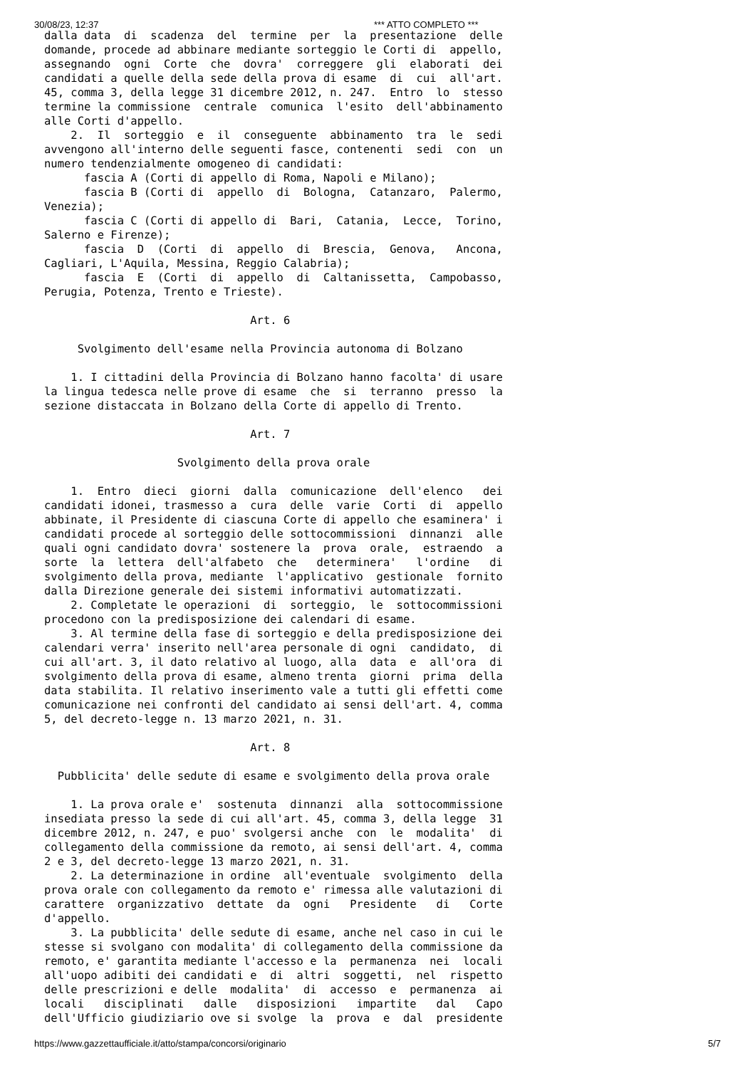30/08/23, 12:37 *** ATTO COMPLETO ***
dalla data  di  scadenza  del  termine  per  la  presentazione  delle
domande, procede ad abbinare mediante sorteggio le Corti di  appello,
assegnando  ogni  Corte  che  dovra'  correggere  gli  elaborati  dei
candidati a quelle della sede della prova di esame  di  cui  all'art.
45, comma 3, della legge 31 dicembre 2012, n. 247.  Entro  lo  stesso
termine la commissione  centrale  comunica  l'esito  dell'abbinamento
alle Corti d'appello.
    2.  Il  sorteggio  e  il  conseguente  abbinamento  tra  le  sedi
avvengono all'interno delle seguenti fasce, contenenti  sedi  con  un
numero tendenzialmente omogeneo di candidati:
      fascia A (Corti di appello di Roma, Napoli e Milano);
      fascia B (Corti di  appello  di  Bologna,  Catanzaro,  Palermo,
Venezia);
      fascia C (Corti di appello di  Bari,  Catania,  Lecce,  Torino,
Salerno e Firenze);
      fascia  D  (Corti  di  appello  di  Brescia,  Genova,   Ancona,
Cagliari, L'Aquila, Messina, Reggio Calabria);
      fascia  E  (Corti  di  appello  di  Caltanissetta,  Campobasso,
Perugia, Potenza, Trento e Trieste).

                               Art. 6

     Svolgimento dell'esame nella Provincia autonoma di Bolzano

    1. I cittadini della Provincia di Bolzano hanno facolta' di usare
la lingua tedesca nelle prove di esame  che  si  terranno  presso  la
sezione distaccata in Bolzano della Corte di appello di Trento.

                               Art. 7

                    Svolgimento della prova orale

    1.  Entro  dieci  giorni  dalla  comunicazione  dell'elenco   dei
candidati idonei, trasmesso a  cura  delle  varie  Corti  di  appello
abbinate, il Presidente di ciascuna Corte di appello che esaminera' i
candidati procede al sorteggio delle sottocommissioni  dinnanzi  alle
quali ogni candidato dovra' sostenere la  prova  orale,  estraendo  a
sorte  la  lettera  dell'alfabeto  che   determinera'   l'ordine   di
svolgimento della prova, mediante  l'applicativo  gestionale  fornito
dalla Direzione generale dei sistemi informativi automatizzati.
    2. Completate le operazioni  di  sorteggio,  le  sottocommissioni
procedono con la predisposizione dei calendari di esame.
    3. Al termine della fase di sorteggio e della predisposizione dei
calendari verra' inserito nell'area personale di ogni  candidato,  di
cui all'art. 3, il dato relativo al luogo, alla  data  e  all'ora  di
svolgimento della prova di esame, almeno trenta  giorni  prima  della
data stabilita. Il relativo inserimento vale a tutti gli effetti come
comunicazione nei confronti del candidato ai sensi dell'art. 4, comma
5, del decreto-legge n. 13 marzo 2021, n. 31.

                               Art. 8

  Pubblicita' delle sedute di esame e svolgimento della prova orale

    1. La prova orale e'  sostenuta  dinnanzi  alla  sottocommissione
insediata presso la sede di cui all'art. 45, comma 3, della legge  31
dicembre 2012, n. 247, e puo' svolgersi anche  con  le  modalita'  di
collegamento della commissione da remoto, ai sensi dell'art. 4, comma
2 e 3, del decreto-legge 13 marzo 2021, n. 31.
    2. La determinazione in ordine  all'eventuale  svolgimento  della
prova orale con collegamento da remoto e' rimessa alle valutazioni di
carattere  organizzativo  dettate  da  ogni   Presidente   di   Corte
d'appello.
    3. La pubblicita' delle sedute di esame, anche nel caso in cui le
stesse si svolgano con modalita' di collegamento della commissione da
remoto, e' garantita mediante l'accesso e la  permanenza  nei  locali
all'uopo adibiti dei candidati e  di  altri  soggetti,  nel  rispetto
delle prescrizioni e delle  modalita'  di  accesso  e  permanenza  ai
locali   disciplinati   dalle   disposizioni   impartite   dal   Capo
dell'Ufficio giudiziario ove si svolge  la  prova  e  dal  presidente
5/7 https://www.gazzettaufficiale.it/atto/stampa/concorsi/originario